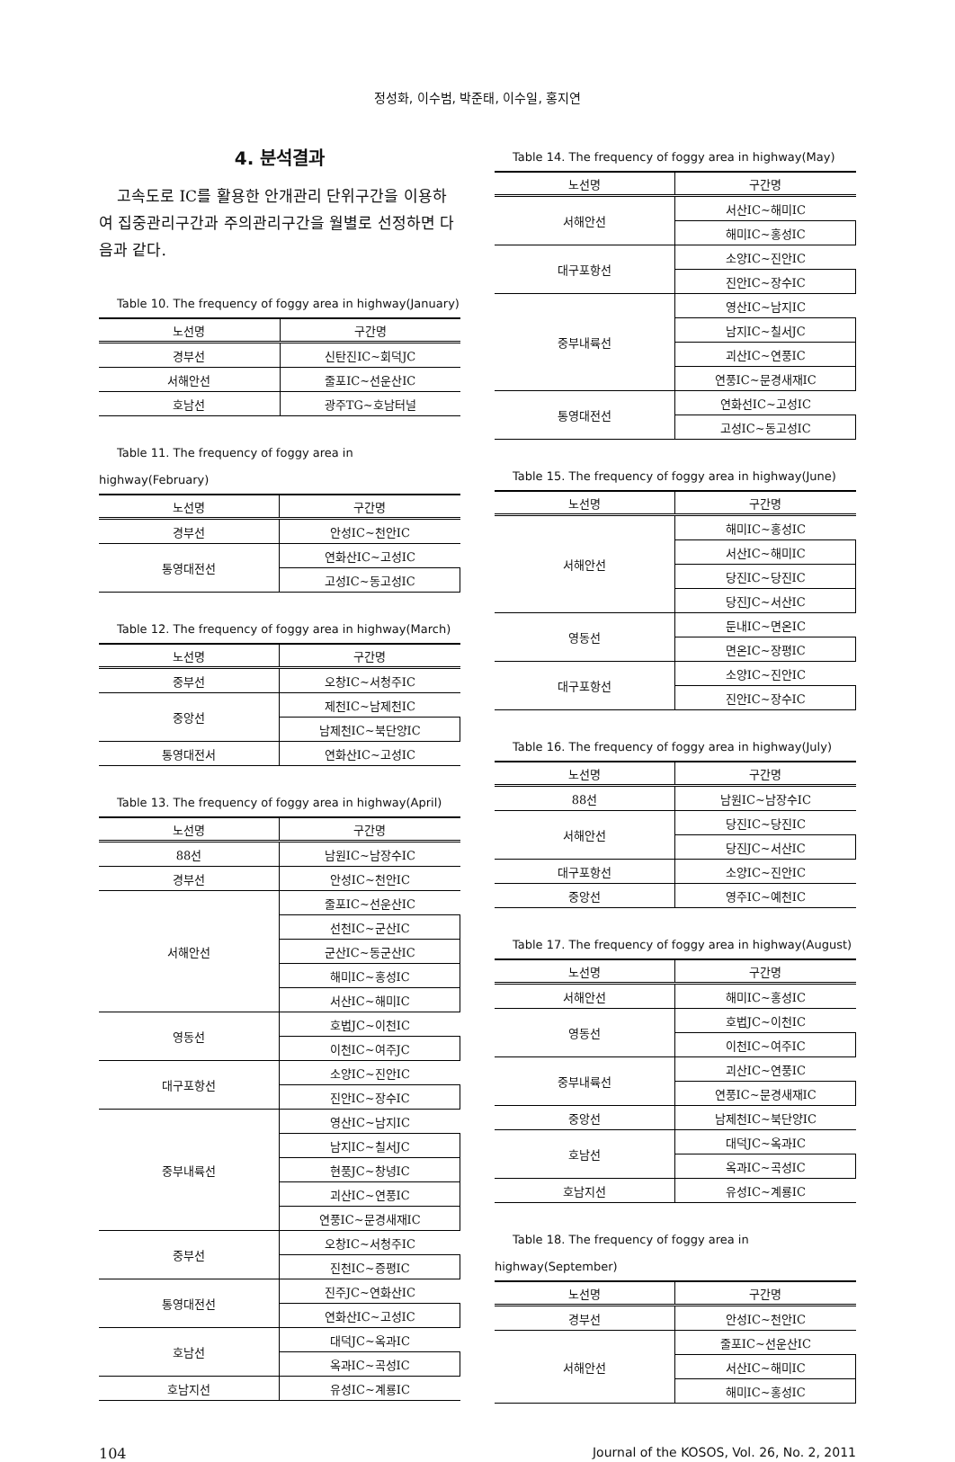정성화, 이수범, 박준태, 이수일, 홍지연
4. 분석결과
고속도로 IC를 활용한 안개관리 단위구간을 이용하여 집중관리구간과 주의관리구간을 월별로 선정하면 다음과 같다.
Table 10. The frequency of foggy area in highway(January)
| 노선명 | 구간명 |
| --- | --- |
| 경부선 | 신탄진IC~회덕JC |
| 서해안선 | 줄포IC~선운산IC |
| 호남선 | 광주TG~호남터널 |
Table 11. The frequency of foggy area in highway(February)
| 노선명 | 구간명 |
| --- | --- |
| 경부선 | 안성IC~천안IC |
| 통영대전선 | 연화산IC~고성IC |
| | 고성IC~동고성IC |
Table 12. The frequency of foggy area in highway(March)
| 노선명 | 구간명 |
| --- | --- |
| 중부선 | 오창IC~서청주IC |
| 중앙선 | 제천IC~남제천IC |
| | 남제천IC~북단양IC |
| 통영대전서 | 연화산IC~고성IC |
Table 13. The frequency of foggy area in highway(April)
| 노선명 | 구간명 |
| --- | --- |
| 88선 | 남원IC~남장수IC |
| 경부선 | 안성IC~천안IC |
| 서해안선 | 줄포IC~선운산IC |
| | 선천IC~군산IC |
| | 군산IC~동군산IC |
| | 해미IC~홍성IC |
| | 서산IC~해미IC |
| 영동선 | 호법JC~이천IC |
| | 이천IC~여주JC |
| 대구포항선 | 소양IC~진안IC |
| | 진안IC~장수IC |
| 중부내륙선 | 영산IC~남지IC |
| | 남지IC~칠서JC |
| | 현풍JC~창녕IC |
| | 괴산IC~연풍IC |
| | 연풍IC~문경새재IC |
| 중부선 | 오창IC~서청주IC |
| | 진천IC~증평IC |
| 통영대전선 | 진주JC~연화산IC |
| | 연화산IC~고성IC |
| 호남선 | 대덕JC~옥과IC |
| | 옥과IC~곡성IC |
| 호남지선 | 유성IC~계룡IC |
Table 14. The frequency of foggy area in highway(May)
| 노선명 | 구간명 |
| --- | --- |
| 서해안선 | 서산IC~해미IC |
| | 해미IC~홍성IC |
| 대구포항선 | 소양IC~진안IC |
| | 진안IC~장수IC |
| 중부내륙선 | 영산IC~남지IC |
| | 남지IC~칠서JC |
| | 괴산IC~연풍IC |
| | 연풍IC~문경새재IC |
| 통영대전선 | 연화선IC~고성IC |
| | 고성IC~동고성IC |
Table 15. The frequency of foggy area in highway(June)
| 노선명 | 구간명 |
| --- | --- |
| 서해안선 | 해미IC~홍성IC |
| | 서산IC~해미IC |
| | 당진IC~당진IC |
| | 당진JC~서산IC |
| 영동선 | 둔내IC~면온IC |
| | 면온IC~장평IC |
| 대구포항선 | 소양IC~진안IC |
| | 진안IC~장수IC |
Table 16. The frequency of foggy area in highway(July)
| 노선명 | 구간명 |
| --- | --- |
| 88선 | 남원IC~남장수IC |
| 서해안선 | 당진IC~당진IC |
| | 당진JC~서산IC |
| 대구포항선 | 소양IC~진안IC |
| 중앙선 | 영주IC~예천IC |
Table 17. The frequency of foggy area in highway(August)
| 노선명 | 구간명 |
| --- | --- |
| 서해안선 | 해미IC~홍성IC |
| 영동선 | 호법JC~이천IC |
| | 이천IC~여주IC |
| 중부내륙선 | 괴산IC~연풍IC |
| | 연풍IC~문경새재IC |
| 중앙선 | 남제천IC~북단양IC |
| 호남선 | 대덕JC~옥과IC |
| | 옥과IC~곡성IC |
| 호남지선 | 유성IC~계룡IC |
Table 18. The frequency of foggy area in highway(September)
| 노선명 | 구간명 |
| --- | --- |
| 경부선 | 안성IC~천안IC |
| 서해안선 | 줄포IC~선운산IC |
| | 서산IC~해미IC |
| | 해미IC~홍성IC |
104 Journal of the KOSOS, Vol. 26, No. 2, 2011